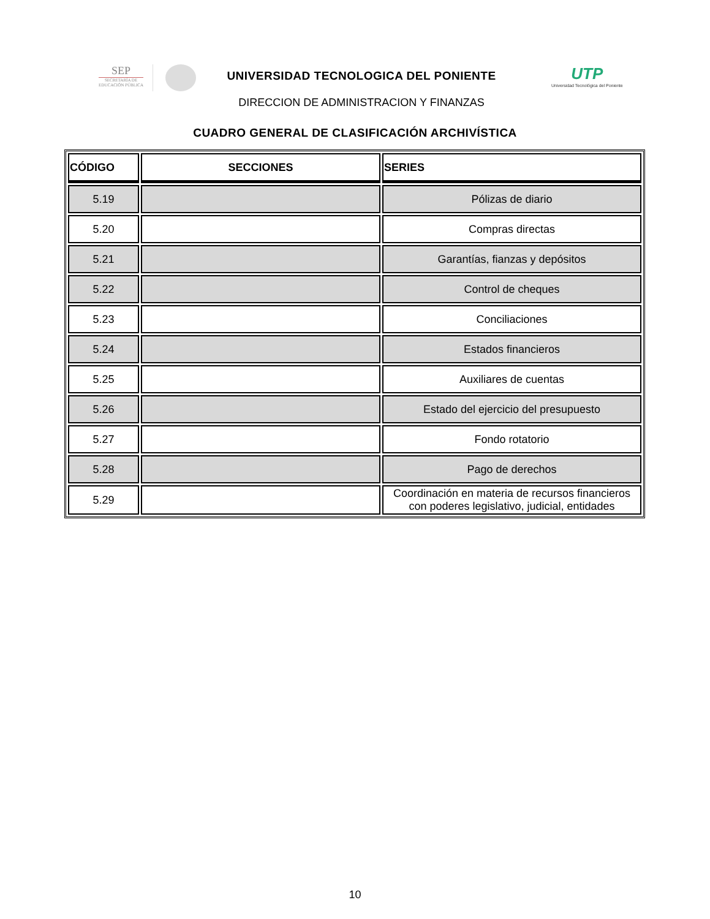SEP
SECRETARÍA DE
EDUCACIÓN PÚBLICA
UNIVERSIDAD TECNOLOGICA DEL PONIENTE
DIRECCION DE ADMINISTRACION Y FINANZAS
UTP
Universidad Tecnológica del Poniente
CUADRO GENERAL DE CLASIFICACIÓN ARCHIVÍSTICA
| CÓDIGO | SECCIONES | SERIES |
| --- | --- | --- |
| 5.19 | | Pólizas de diario |
| 5.20 | | Compras directas |
| 5.21 | | Garantías, fianzas y depósitos |
| 5.22 | | Control de cheques |
| 5.23 | | Conciliaciones |
| 5.24 | | Estados financieros |
| 5.25 | | Auxiliares de cuentas |
| 5.26 | | Estado del ejercicio del presupuesto |
| 5.27 | | Fondo rotatorio |
| 5.28 | | Pago de derechos |
| 5.29 | | Coordinación en materia de recursos financieros con poderes legislativo, judicial, entidades |
10